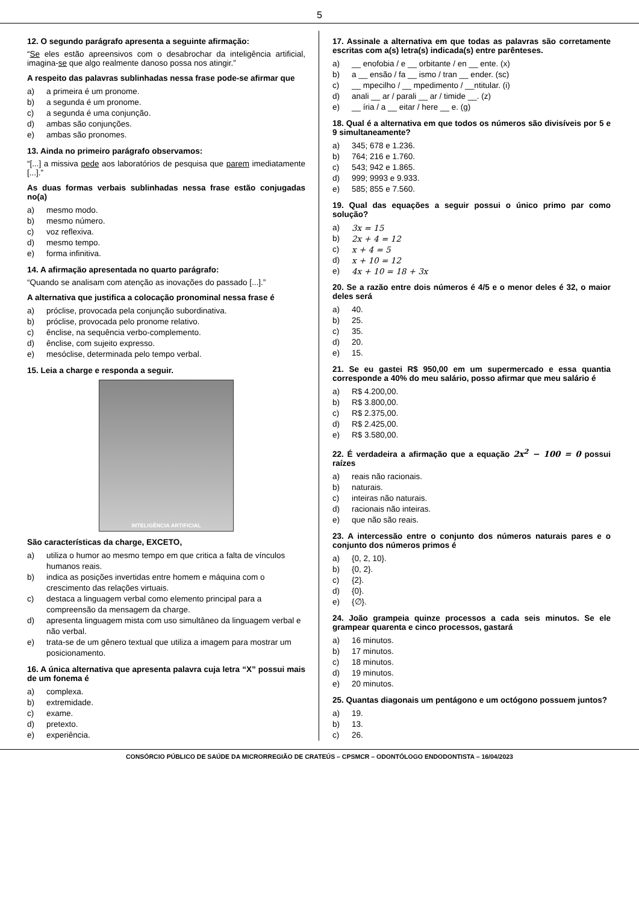5
12. O segundo parágrafo apresenta a seguinte afirmação:
“Se eles estão apreensivos com o desabrochar da inteligência artificial, imagina-se que algo realmente danoso possa nos atingir.”
A respeito das palavras sublinhadas nessa frase pode-se afirmar que
a) a primeira é um pronome.
b) a segunda é um pronome.
c) a segunda é uma conjunção.
d) ambas são conjunções.
e) ambas são pronomes.
13. Ainda no primeiro parágrafo observamos:
“[...] a missiva pede aos laboratórios de pesquisa que parem imediatamente [...].”
As duas formas verbais sublinhadas nessa frase estão conjugadas no(a)
a) mesmo modo.
b) mesmo número.
c) voz reflexiva.
d) mesmo tempo.
e) forma infinitiva.
14. A afirmação apresentada no quarto parágrafo:
“Quando se analisam com atenção as inovações do passado [...].”
A alternativa que justifica a colocação pronominal nessa frase é
a) próclise, provocada pela conjunção subordinativa.
b) próclise, provocada pelo pronome relativo.
c) ênclise, na sequência verbo-complemento.
d) ênclise, com sujeito expresso.
e) mesóclise, determinada pelo tempo verbal.
15. Leia a charge e responda a seguir.
INTELIGÊNCIA ARTIFICIAL
São características da charge, EXCETO,
a) utiliza o humor ao mesmo tempo em que critica a falta de vínculos humanos reais.
b) indica as posições invertidas entre homem e máquina com o crescimento das relações virtuais.
c) destaca a linguagem verbal como elemento principal para a compreensão da mensagem da charge.
d) apresenta linguagem mista com uso simultâneo da linguagem verbal e não verbal.
e) trata-se de um gênero textual que utiliza a imagem para mostrar um posicionamento.
16. A única alternativa que apresenta palavra cuja letra “X” possui mais de um fonema é
a) complexa.
b) extremidade.
c) exame.
d) pretexto.
e) experiência.
17. Assinale a alternativa em que todas as palavras são corretamente escritas com a(s) letra(s) indicada(s) entre parênteses.
a) __ enofobia / e __ orbitante / en __ ente. (x)
b) a __ ensão / fa __ ismo / tran __ ender. (sc)
c) __ mpecilho / __ mpedimento / __ntitular. (i)
d) anali __ ar / parali __ ar / timide __. (z)
e) __ íria / a __ eitar / here __ e. (g)
18. Qual é a alternativa em que todos os números são divisíveis por 5 e 9 simultaneamente?
a) 345; 678 e 1.236.
b) 764; 216 e 1.760.
c) 543; 942 e 1.865.
d) 999; 9993 e 9.933.
e) 585; 855 e 7.560.
19. Qual das equações a seguir possui o único primo par como solução?
a) 3x = 15
b) 2x + 4 = 12
c) x + 4 = 5
d) x + 10 = 12
e) 4x + 10 = 18 + 3x
20. Se a razão entre dois números é 4/5 e o menor deles é 32, o maior deles será
a) 40.
b) 25.
c) 35.
d) 20.
e) 15.
21. Se eu gastei R$ 950,00 em um supermercado e essa quantia corresponde a 40% do meu salário, posso afirmar que meu salário é
a) R$ 4.200,00.
b) R$ 3.800,00.
c) R$ 2.375,00.
d) R$ 2.425,00.
e) R$ 3.580,00.
22. É verdadeira a afirmação que a equação 2x<sup>2</sup> − 100 = 0 possui raízes
a) reais não racionais.
b) naturais.
c) inteiras não naturais.
d) racionais não inteiras.
e) que não são reais.
23. A intercessão entre o conjunto dos números naturais pares e o conjunto dos números primos é
a) {0, 2, 10}.
b) {0, 2}.
c) {2}.
d) {0}.
e) {∅}.
24. João grampeia quinze processos a cada seis minutos. Se ele grampear quarenta e cinco processos, gastará
a) 16 minutos.
b) 17 minutos.
c) 18 minutos.
d) 19 minutos.
e) 20 minutos.
25. Quantas diagonais um pentágono e um octógono possuem juntos?
a) 19.
b) 13.
c) 26.
CONSÓRCIO PÚBLICO DE SAÚDE DA MICRORREGIÃO DE CRATEÚS – CPSMCR – ODONTÓLOGO ENDODONTISTA – 16/04/2023